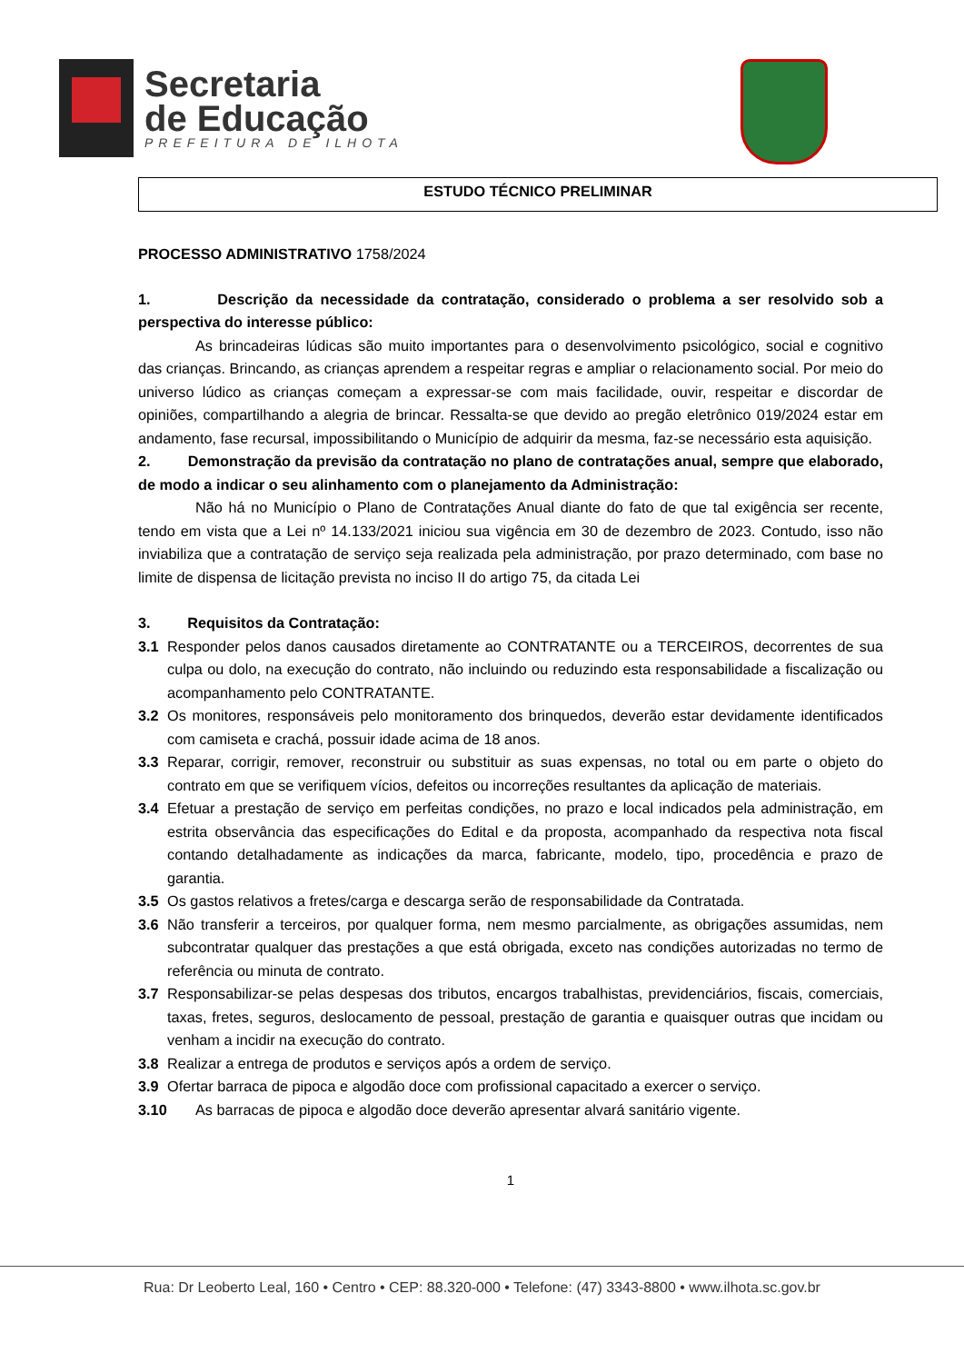Secretaria
de Educação
PREFEITURA DE ILHOTA
ESTUDO TÉCNICO PRELIMINAR
PROCESSO ADMINISTRATIVO 1758/2024
1. Descrição da necessidade da contratação, considerado o problema a ser resolvido sob a perspectiva do interesse público:
As brincadeiras lúdicas são muito importantes para o desenvolvimento psicológico, social e cognitivo das crianças. Brincando, as crianças aprendem a respeitar regras e ampliar o relacionamento social. Por meio do universo lúdico as crianças começam a expressar-se com mais facilidade, ouvir, respeitar e discordar de opiniões, compartilhando a alegria de brincar. Ressalta-se que devido ao pregão eletrônico 019/2024 estar em andamento, fase recursal, impossibilitando o Município de adquirir da mesma, faz-se necessário esta aquisição.
2. Demonstração da previsão da contratação no plano de contratações anual, sempre que elaborado, de modo a indicar o seu alinhamento com o planejamento da Administração:
Não há no Município o Plano de Contratações Anual diante do fato de que tal exigência ser recente, tendo em vista que a Lei nº 14.133/2021 iniciou sua vigência em 30 de dezembro de 2023. Contudo, isso não inviabiliza que a contratação de serviço seja realizada pela administração, por prazo determinado, com base no limite de dispensa de licitação prevista no inciso II do artigo 75, da citada Lei
3. Requisitos da Contratação:
3.1 Responder pelos danos causados diretamente ao CONTRATANTE ou a TERCEIROS, decorrentes de sua culpa ou dolo, na execução do contrato, não incluindo ou reduzindo esta responsabilidade a fiscalização ou acompanhamento pelo CONTRATANTE.
3.2 Os monitores, responsáveis pelo monitoramento dos brinquedos, deverão estar devidamente identificados com camiseta e crachá, possuir idade acima de 18 anos.
3.3 Reparar, corrigir, remover, reconstruir ou substituir as suas expensas, no total ou em parte o objeto do contrato em que se verifiquem vícios, defeitos ou incorreções resultantes da aplicação de materiais.
3.4 Efetuar a prestação de serviço em perfeitas condições, no prazo e local indicados pela administração, em estrita observância das especificações do Edital e da proposta, acompanhado da respectiva nota fiscal contando detalhadamente as indicações da marca, fabricante, modelo, tipo, procedência e prazo de garantia.
3.5 Os gastos relativos a fretes/carga e descarga serão de responsabilidade da Contratada.
3.6 Não transferir a terceiros, por qualquer forma, nem mesmo parcialmente, as obrigações assumidas, nem subcontratar qualquer das prestações a que está obrigada, exceto nas condições autorizadas no termo de referência ou minuta de contrato.
3.7 Responsabilizar-se pelas despesas dos tributos, encargos trabalhistas, previdenciários, fiscais, comerciais, taxas, fretes, seguros, deslocamento de pessoal, prestação de garantia e quaisquer outras que incidam ou venham a incidir na execução do contrato.
3.8 Realizar a entrega de produtos e serviços após a ordem de serviço.
3.9 Ofertar barraca de pipoca e algodão doce com profissional capacitado a exercer o serviço.
3.10 As barracas de pipoca e algodão doce deverão apresentar alvará sanitário vigente.
1
Rua: Dr Leoberto Leal, 160 • Centro • CEP: 88.320-000 • Telefone: (47) 3343-8800 • www.ilhota.sc.gov.br